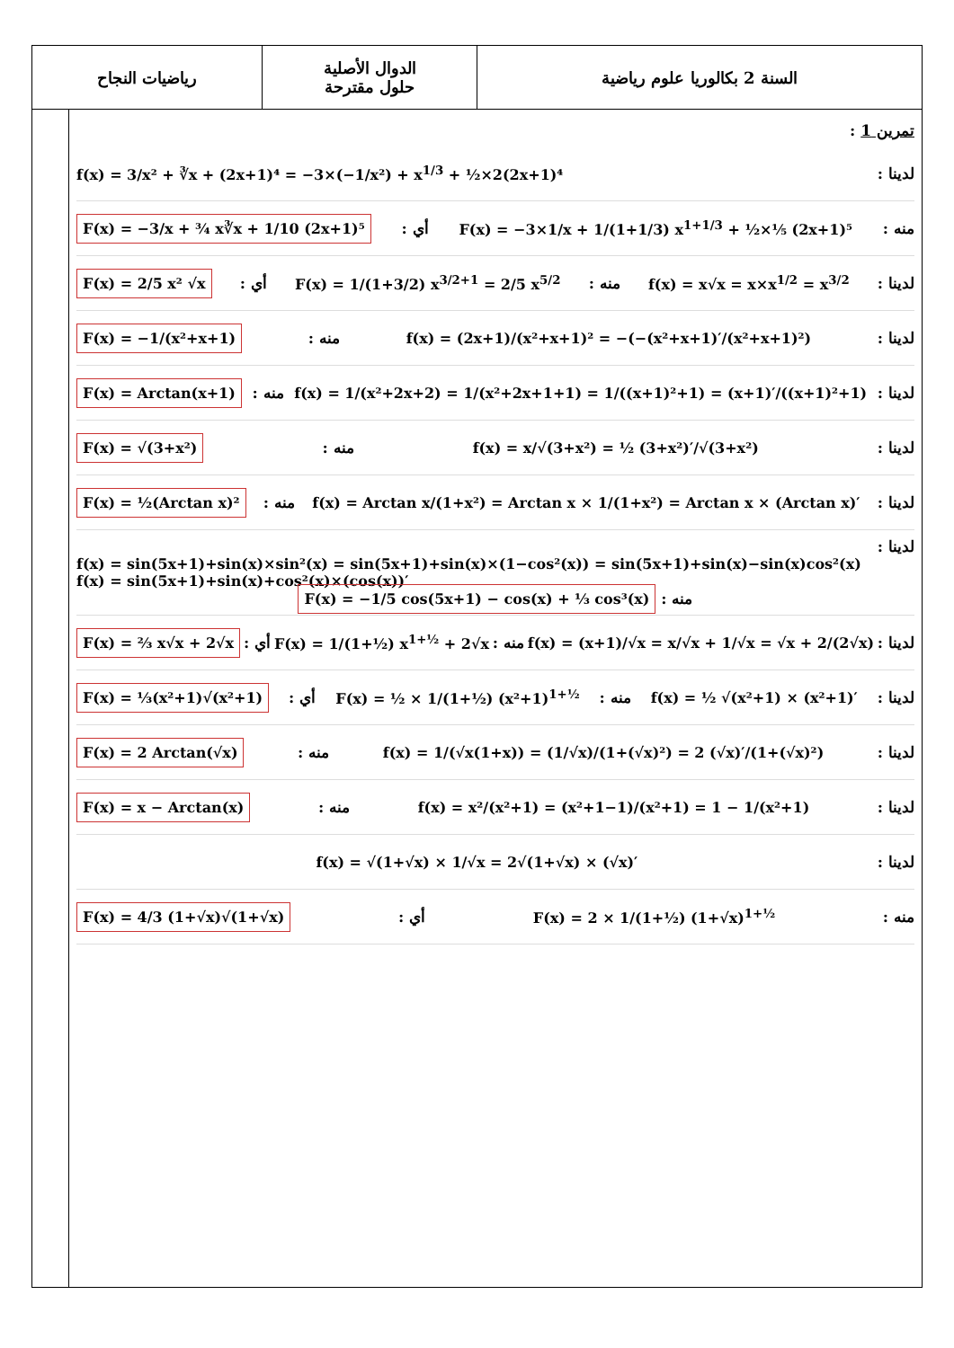| السنة 2 بكالوريا علوم رياضية | الدوال الأصلية حلول مقترحة | رياضيات النجاح |
تمرين 1 :
لدينا : f(x) = 3/x² + ∛x + (2x+1)⁴ = −3×(−1/x²) + x<sup>1/3</sup> + ½×2(2x+1)⁴
منه : F(x) = −3×1/x + 1/(1+1/3) x<sup>1+1/3</sup> + ½×⅕ (2x+1)⁵ أي : F(x) = −3/x + ¾ x∛x + 1/10 (2x+1)⁵
لدينا : f(x) = x√x = x×x<sup>1/2</sup> = x<sup>3/2</sup> منه : F(x) = 1/(1+3/2) x<sup>3/2+1</sup> = 2/5 x<sup>5/2</sup> أي : F(x) = 2/5 x² √x
لدينا : f(x) = (2x+1)/(x²+x+1)² = −(−(x²+x+1)′/(x²+x+1)²) منه : F(x) = −1/(x²+x+1)
لدينا : f(x) = 1/(x²+2x+2) = 1/(x²+2x+1+1) = 1/((x+1)²+1) = (x+1)′/((x+1)²+1) منه : F(x) = Arctan(x+1)
لدينا : f(x) = x/√(3+x²) = ½ (3+x²)′/√(3+x²) منه : F(x) = √(3+x²)
لدينا : f(x) = Arctan x/(1+x²) = Arctan x × 1/(1+x²) = Arctan x × (Arctan x)′ منه : F(x) = ½(Arctan x)²
لدينا :
f(x) = sin(5x+1)+sin(x)×sin²(x) = sin(5x+1)+sin(x)×(1−cos²(x)) = sin(5x+1)+sin(x)−sin(x)cos²(x)
f(x) = sin(5x+1)+sin(x)+cos²(x)×(cos(x))′
منه : F(x) = −1/5 cos(5x+1) − cos(x) + ⅓ cos³(x)
لدينا : f(x) = (x+1)/√x = x/√x + 1/√x = √x + 2/(2√x) منه : F(x) = 1/(1+½) x<sup>1+½</sup> + 2√x أي : F(x) = ⅔ x√x + 2√x
لدينا : f(x) = ½ √(x²+1) × (x²+1)′ منه : F(x) = ½ × 1/(1+½) (x²+1)<sup>1+½</sup> أي : F(x) = ⅓(x²+1)√(x²+1)
لدينا : f(x) = 1/(√x(1+x)) = (1/√x)/(1+(√x)²) = 2 (√x)′/(1+(√x)²) منه : F(x) = 2 Arctan(√x)
لدينا : f(x) = x²/(x²+1) = (x²+1−1)/(x²+1) = 1 − 1/(x²+1) منه : F(x) = x − Arctan(x)
لدينا : f(x) = √(1+√x) × 1/√x = 2√(1+√x) × (√x)′
منه : F(x) = 2 × 1/(1+½) (1+√x)<sup>1+½</sup> أي : F(x) = 4/3 (1+√x)√(1+√x)